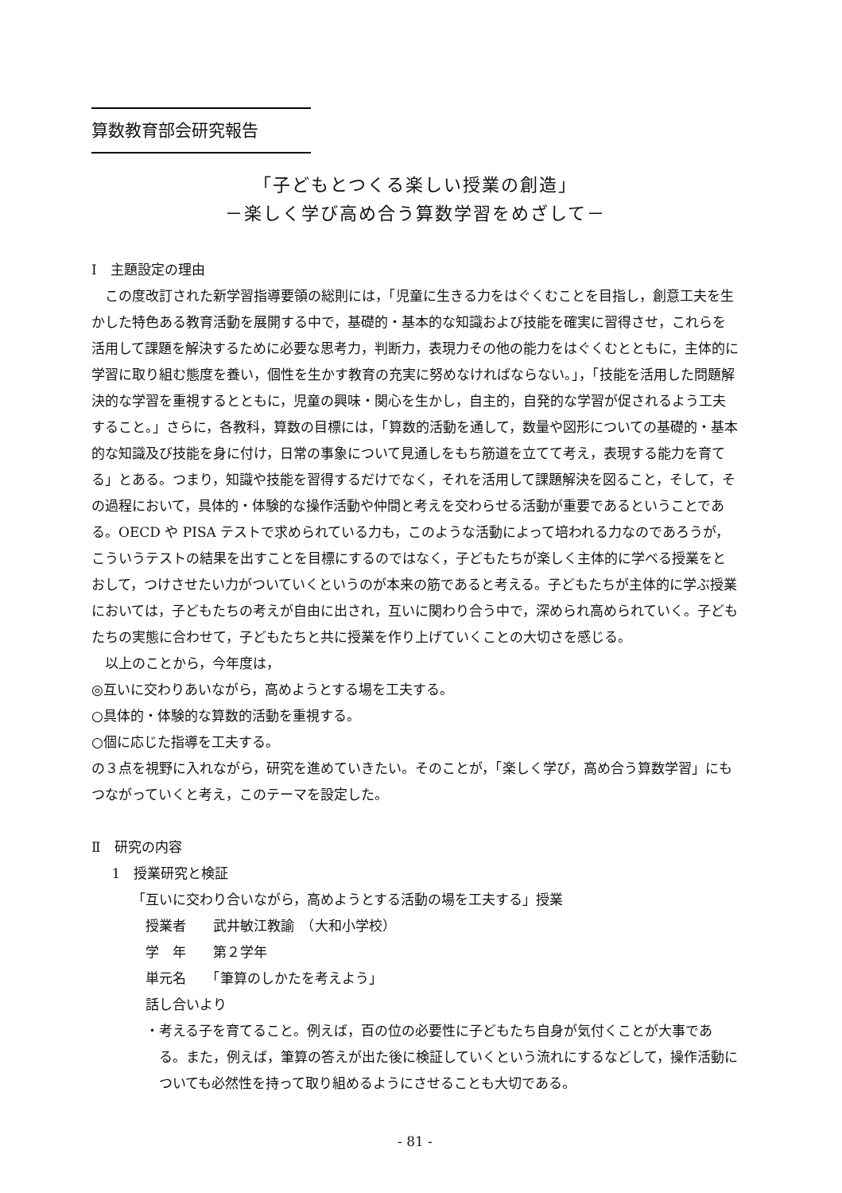算数教育部会研究報告
「子どもとつくる楽しい授業の創造」
－楽しく学び高め合う算数学習をめざして－
Ⅰ　主題設定の理由
この度改訂された新学習指導要領の総則には，「児童に生きる力をはぐくむことを目指し，創意工夫を生かした特色ある教育活動を展開する中で，基礎的・基本的な知識および技能を確実に習得させ，これらを活用して課題を解決するために必要な思考力，判断力，表現力その他の能力をはぐくむとともに，主体的に学習に取り組む態度を養い，個性を生かす教育の充実に努めなければならない。」，「技能を活用した問題解決的な学習を重視するとともに，児童の興味・関心を生かし，自主的，自発的な学習が促されるよう工夫すること。」さらに，各教科，算数の目標には，「算数的活動を通して，数量や図形についての基礎的・基本的な知識及び技能を身に付け，日常の事象について見通しをもち筋道を立てて考え，表現する能力を育てる」とある。つまり，知識や技能を習得するだけでなく，それを活用して課題解決を図ること，そして，その過程において，具体的・体験的な操作活動や仲間と考えを交わらせる活動が重要であるということである。OECD や PISA テストで求められている力も，このような活動によって培われる力なのであろうが，こういうテストの結果を出すことを目標にするのではなく，子どもたちが楽しく主体的に学べる授業をとおして，つけさせたい力がついていくというのが本来の筋であると考える。子どもたちが主体的に学ぶ授業においては，子どもたちの考えが自由に出され，互いに関わり合う中で，深められ高められていく。子どもたちの実態に合わせて，子どもたちと共に授業を作り上げていくことの大切さを感じる。
以上のことから，今年度は，
◎互いに交わりあいながら，高めようとする場を工夫する。
○具体的・体験的な算数的活動を重視する。
○個に応じた指導を工夫する。
の３点を視野に入れながら，研究を進めていきたい。そのことが，「楽しく学び，高め合う算数学習」にもつながっていくと考え，このテーマを設定した。
Ⅱ　研究の内容
1　授業研究と検証
「互いに交わり合いながら，高めようとする活動の場を工夫する」授業
授業者　　武井敏江教諭　（大和小学校）
学　年　　第２学年
単元名　　「筆算のしかたを考えよう」
話し合いより
・考える子を育てること。例えば，百の位の必要性に子どもたち自身が気付くことが大事である。また，例えば，筆算の答えが出た後に検証していくという流れにするなどして，操作活動についても必然性を持って取り組めるようにさせることも大切である。
- 81 -